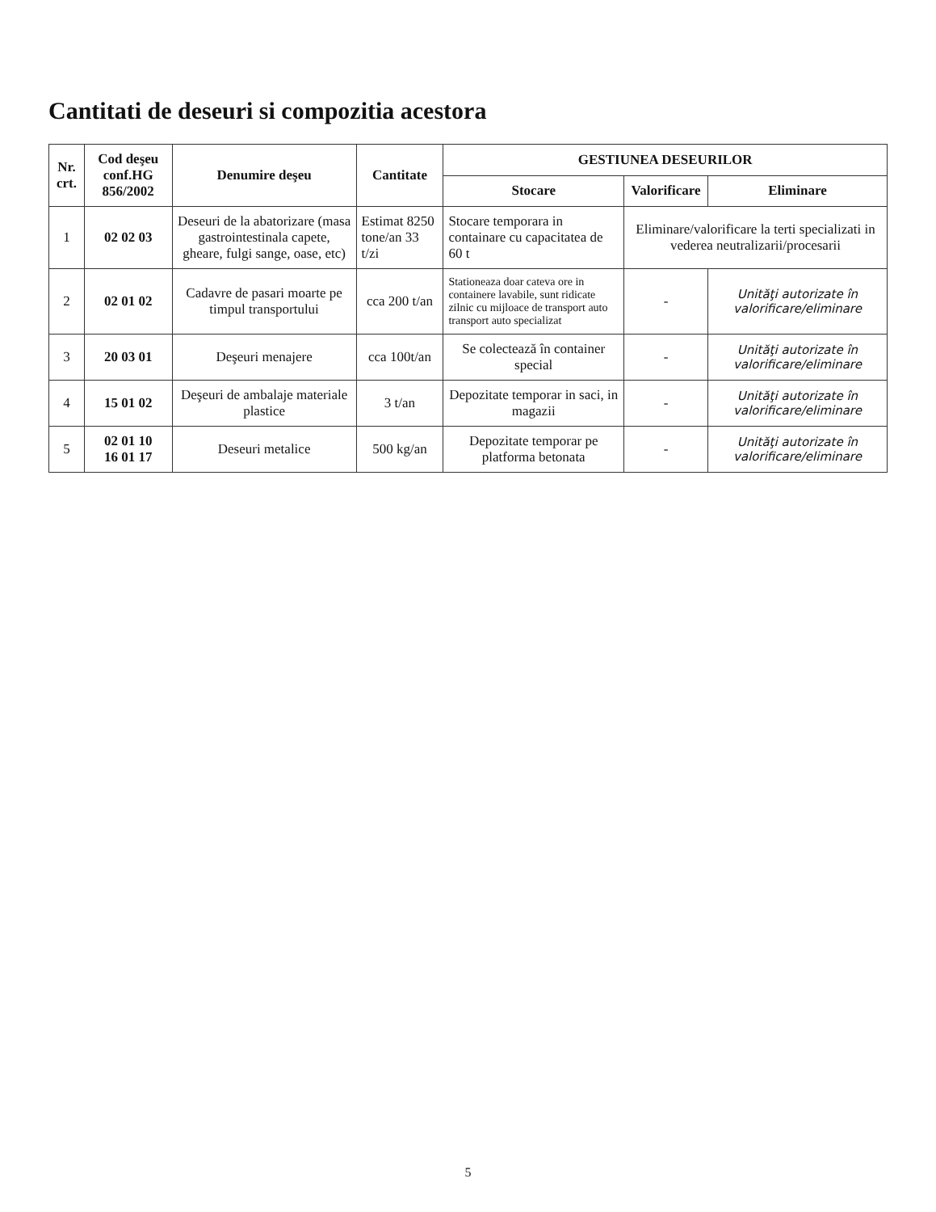Cantitati de deseuri si compozitia acestora
| Nr. crt. | Cod deşeu conf.HG 856/2002 | Denumire deşeu | Cantitate | GESTIUNEA DESEURILOR | | |
| --- | --- | --- | --- | --- | --- | --- |
| | | | | Stocare | Valorificare | Eliminare |
| 1 | 02 02 03 | Deseuri de la abatorizare (masa gastrointestinala capete, gheare, fulgi sange, oase, etc) | Estimat 8250 tone/an 33 t/zi | Stocare temporara in containare cu capacitatea de 60 t | Eliminare/valorificare la terti specializati in vederea neutralizarii/procesarii | |
| 2 | 02 01 02 | Cadavre de pasari moarte pe timpul transportului | cca 200 t/an | Stationeaza doar cateva ore in containere lavabile, sunt ridicate zilnic cu mijloace de transport auto transport auto specializat | - | Unităţi autorizate în valorificare/eliminare |
| 3 | 20 03 01 | Deşeuri menajere | cca 100t/an | Se colectează în container special | - | Unităţi autorizate în valorificare/eliminare |
| 4 | 15 01 02 | Deşeuri de ambalaje materiale plastice | 3 t/an | Depozitate temporar in saci, in magazii | - | Unităţi autorizate în valorificare/eliminare |
| 5 | 02 01 10 16 01 17 | Deseuri metalice | 500 kg/an | Depozitate temporar pe platforma betonata | - | Unităţi autorizate în valorificare/eliminare |
5